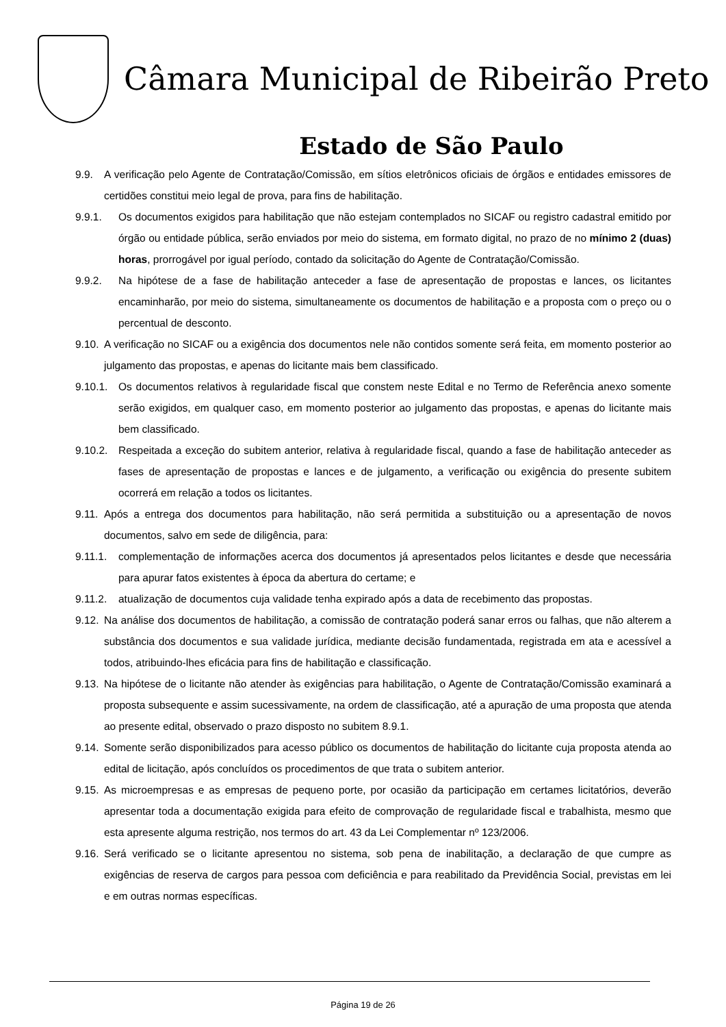Câmara Municipal de Ribeirão Preto
Estado de São Paulo
9.9. A verificação pelo Agente de Contratação/Comissão, em sítios eletrônicos oficiais de órgãos e entidades emissores de certidões constitui meio legal de prova, para fins de habilitação.
9.9.1. Os documentos exigidos para habilitação que não estejam contemplados no SICAF ou registro cadastral emitido por órgão ou entidade pública, serão enviados por meio do sistema, em formato digital, no prazo de no mínimo 2 (duas) horas, prorrogável por igual período, contado da solicitação do Agente de Contratação/Comissão.
9.9.2. Na hipótese de a fase de habilitação anteceder a fase de apresentação de propostas e lances, os licitantes encaminharão, por meio do sistema, simultaneamente os documentos de habilitação e a proposta com o preço ou o percentual de desconto.
9.10. A verificação no SICAF ou a exigência dos documentos nele não contidos somente será feita, em momento posterior ao julgamento das propostas, e apenas do licitante mais bem classificado.
9.10.1. Os documentos relativos à regularidade fiscal que constem neste Edital e no Termo de Referência anexo somente serão exigidos, em qualquer caso, em momento posterior ao julgamento das propostas, e apenas do licitante mais bem classificado.
9.10.2. Respeitada a exceção do subitem anterior, relativa à regularidade fiscal, quando a fase de habilitação anteceder as fases de apresentação de propostas e lances e de julgamento, a verificação ou exigência do presente subitem ocorrerá em relação a todos os licitantes.
9.11. Após a entrega dos documentos para habilitação, não será permitida a substituição ou a apresentação de novos documentos, salvo em sede de diligência, para:
9.11.1. complementação de informações acerca dos documentos já apresentados pelos licitantes e desde que necessária para apurar fatos existentes à época da abertura do certame; e
9.11.2. atualização de documentos cuja validade tenha expirado após a data de recebimento das propostas.
9.12. Na análise dos documentos de habilitação, a comissão de contratação poderá sanar erros ou falhas, que não alterem a substância dos documentos e sua validade jurídica, mediante decisão fundamentada, registrada em ata e acessível a todos, atribuindo-lhes eficácia para fins de habilitação e classificação.
9.13. Na hipótese de o licitante não atender às exigências para habilitação, o Agente de Contratação/Comissão examinará a proposta subsequente e assim sucessivamente, na ordem de classificação, até a apuração de uma proposta que atenda ao presente edital, observado o prazo disposto no subitem 8.9.1.
9.14. Somente serão disponibilizados para acesso público os documentos de habilitação do licitante cuja proposta atenda ao edital de licitação, após concluídos os procedimentos de que trata o subitem anterior.
9.15. As microempresas e as empresas de pequeno porte, por ocasião da participação em certames licitatórios, deverão apresentar toda a documentação exigida para efeito de comprovação de regularidade fiscal e trabalhista, mesmo que esta apresente alguma restrição, nos termos do art. 43 da Lei Complementar nº 123/2006.
9.16. Será verificado se o licitante apresentou no sistema, sob pena de inabilitação, a declaração de que cumpre as exigências de reserva de cargos para pessoa com deficiência e para reabilitado da Previdência Social, previstas em lei e em outras normas específicas.
Página 19 de 26